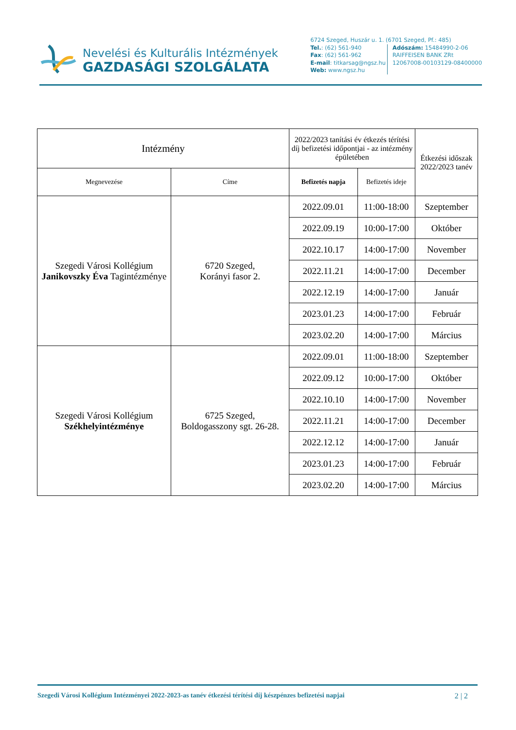Nevelési és Kulturális Intézmények
GAZDASÁGI SZOLGÁLATA
6724 Szeged, Huszár u. 1. (6701 Szeged, Pf.: 485)
Tel.: (62) 561-940
Fax: (62) 561-962
E-mail: titkarsag@ngsz.hu
Web: www.ngsz.hu
Adószám: 15484990-2-06
RAIFFEISEN BANK ZRt
12067008-00103129-08400000
| Intézmény | | 2022/2023 tanítási év étkezés térítési díj befizetési időpontjai - az intézmény épületében | | Étkezési időszak 2022/2023 tanév |
| --- | --- | --- | --- | --- |
| Megnevezése | Címe | Befizetés napja | Befizetés ideje | |
| Szegedi Városi Kollégium Janikovszky Éva Tagintézménye | 6720 Szeged, Korányi fasor 2. | 2022.09.01 | 11:00-18:00 | Szeptember |
| | | 2022.09.19 | 10:00-17:00 | Október |
| | | 2022.10.17 | 14:00-17:00 | November |
| | | 2022.11.21 | 14:00-17:00 | December |
| | | 2022.12.19 | 14:00-17:00 | Január |
| | | 2023.01.23 | 14:00-17:00 | Február |
| | | 2023.02.20 | 14:00-17:00 | Március |
| Szegedi Városi Kollégium Székhelyintézménye | 6725 Szeged, Boldogasszony sgt. 26-28. | 2022.09.01 | 11:00-18:00 | Szeptember |
| | | 2022.09.12 | 10:00-17:00 | Október |
| | | 2022.10.10 | 14:00-17:00 | November |
| | | 2022.11.21 | 14:00-17:00 | December |
| | | 2022.12.12 | 14:00-17:00 | Január |
| | | 2023.01.23 | 14:00-17:00 | Február |
| | | 2023.02.20 | 14:00-17:00 | Március |
Szegedi Városi Kollégium Intézményei 2022-2023-as tanév étkezési térítési díj készpénzes befizetési napjai 2 | 2